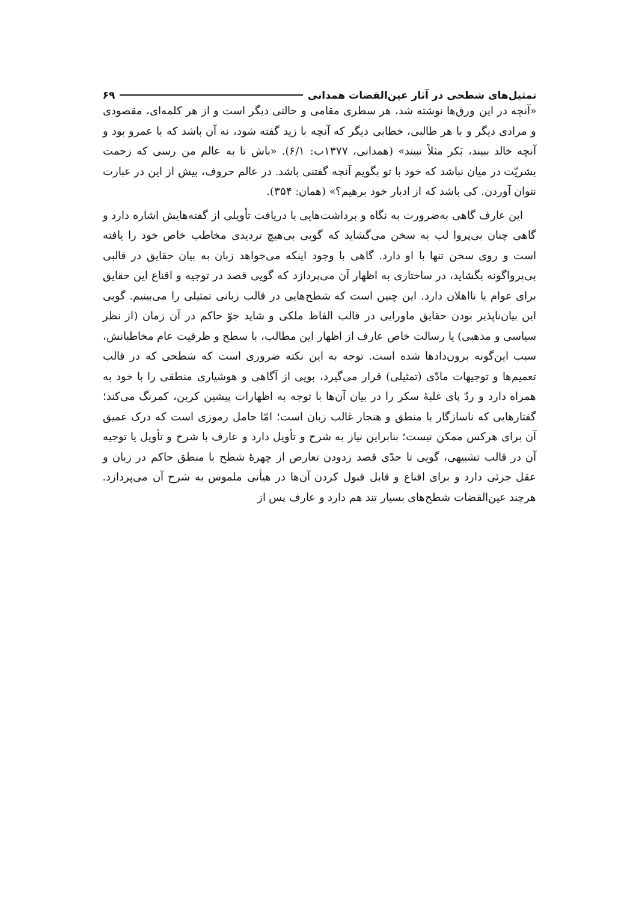تمثیل‌های شطحی در آثار عین‌القضات همدانی ۶۹
«آنچه در این ورق‌ها نوشته شد، هر سطری مقامی و حالتی دیگر است و از هر کلمه‌ای، مقصودی و مرادی دیگر و با هر طالبی، خطابی دیگر که آنچه با زید گفته شود، نه آن باشد که با عمرو بود و آنچه خالد ببیند، بَکر مثلاً نبیند» (همدانی، ۱۳۷۷ب: ۶/۱). «باش تا به عالم من رسی که زحمت بشریّت در میان نباشد که خود با تو بگویم آنچه گفتنی باشد. در عالم حروف، بیش از این در عبارت نتوان آوردن. کی باشد که از ادبار خود برهیم؟» (همان: ۳۵۴).
این عارف گاهی به‌ضرورت به نگاه و برداشت‌هایی با دریافت تأویلی از گفته‌هایش اشاره دارد و گاهی چنان بی‌پروا لب به سخن می‌گشاید که گویی بی‌هیچ تردیدی مخاطب خاص خود را یافته است و روی سخن تنها با او دارد. گاهی با وجود اینکه می‌خواهد زبان به بیان حقایق در قالبی بی‌پرواگونه بگشاید، در ساختاری به اظهار آن می‌پردازد که گویی قصد در توجیه و اقناع این حقایق برای عوام یا نااهلان دارد. این چنین است که شطح‌هایی در قالب زبانی تمثیلی را می‌بینیم. گویی این بیان‌ناپذیر بودن حقایق ماورایی در قالب الفاظ ملکی و شاید جوّ حاکم در آن زمان (از نظر سیاسی و مذهبی) یا رسالت خاص عارف از اظهار این مطالب، با سطح و ظرفیت عام مخاطبانش، سبب این‌گونه برون‌دادها شده است. توجه به این نکته ضروری است که شطحی که در قالب تعمیم‌ها و توجیهات مادّی (تمثیلی) قرار می‌گیرد، بویی از آگاهی و هوشیاری منطقی را با خود به همراه دارد و ردّ پای غلبهٔ سکر را در بیان آن‌ها با توجه به اظهارات پیشین کربن، کمرنگ می‌کند؛ گفتارهایی که ناسازگار با منطق و هنجار غالب زبان است؛ امّا حامل رموزی است که درک عمیق آن برای هرکس ممکن نیست؛ بنابراین نیاز به شرح و تأویل دارد و عارف با شرح و تأویل یا توجیه آن در قالب تشبیهی، گویی تا حدّی قصد زدودن تعارض از چهرهٔ شطح با منطق حاکم در زبان و عقل جزئی دارد و برای اقناع و قابل قبول کردن آن‌ها در هیأتی ملموس به شرح آن می‌پردازد. هرچند عین‌القضات شطح‌های بسیار تند هم دارد و عارف پس از